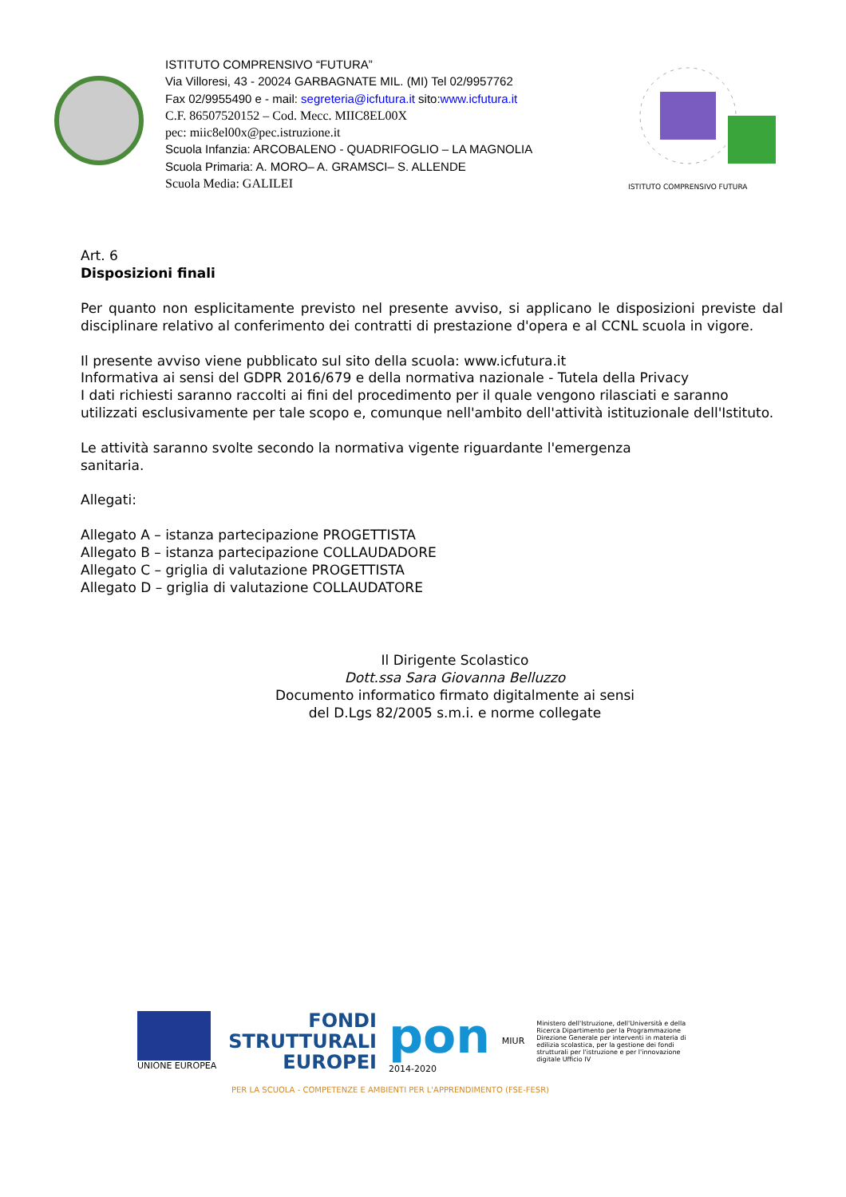ISTITUTO COMPRENSIVO “FUTURA”
Via Villoresi, 43 - 20024 GARBAGNATE MIL. (MI) Tel 02/9957762
Fax 02/9955490 e - mail: segreteria@icfutura.it sito:www.icfutura.it
C.F. 86507520152 – Cod. Mecc. MIIC8EL00X
pec: miic8el00x@pec.istruzione.it
Scuola Infanzia: ARCOBALENO - QUADRIFOGLIO – LA MAGNOLIA
Scuola Primaria: A. MORO– A. GRAMSCI– S. ALLENDE
Scuola Media: GALILEI
ISTITUTO COMPRENSIVO FUTURA
Art. 6
Disposizioni finali
Per quanto non esplicitamente previsto nel presente avviso, si applicano le disposizioni previste dal disciplinare relativo al conferimento dei contratti di prestazione d'opera e al CCNL scuola in vigore.
Il presente avviso viene pubblicato sul sito della scuola: www.icfutura.it
Informativa ai sensi del GDPR 2016/679 e della normativa nazionale - Tutela della Privacy
I dati richiesti saranno raccolti ai fini del procedimento per il quale vengono rilasciati e saranno utilizzati esclusivamente per tale scopo e, comunque nell'ambito dell'attività istituzionale dell'Istituto.
Le attività saranno svolte secondo la normativa vigente riguardante l'emergenza
sanitaria.
Allegati:
Allegato A – istanza partecipazione PROGETTISTA
Allegato B – istanza partecipazione COLLAUDADORE
Allegato C – griglia di valutazione PROGETTISTA
Allegato D – griglia di valutazione COLLAUDATORE
Il Dirigente Scolastico
Dott.ssa Sara Giovanna Belluzzo
Documento informatico firmato digitalmente ai sensi
del D.Lgs 82/2005 s.m.i. e norme collegate
UNIONE EUROPEA
FONDI
STRUTTURALI
EUROPEI
pon
2014-2020
MIUR
Ministero dell'Istruzione, dell'Università e della Ricerca Dipartimento per la Programmazione Direzione Generale per interventi in materia di edilizia scolastica, per la gestione dei fondi strutturali per l'istruzione e per l'innovazione digitale Ufficio IV
PER LA SCUOLA - COMPETENZE E AMBIENTI PER L'APPRENDIMENTO (FSE-FESR)